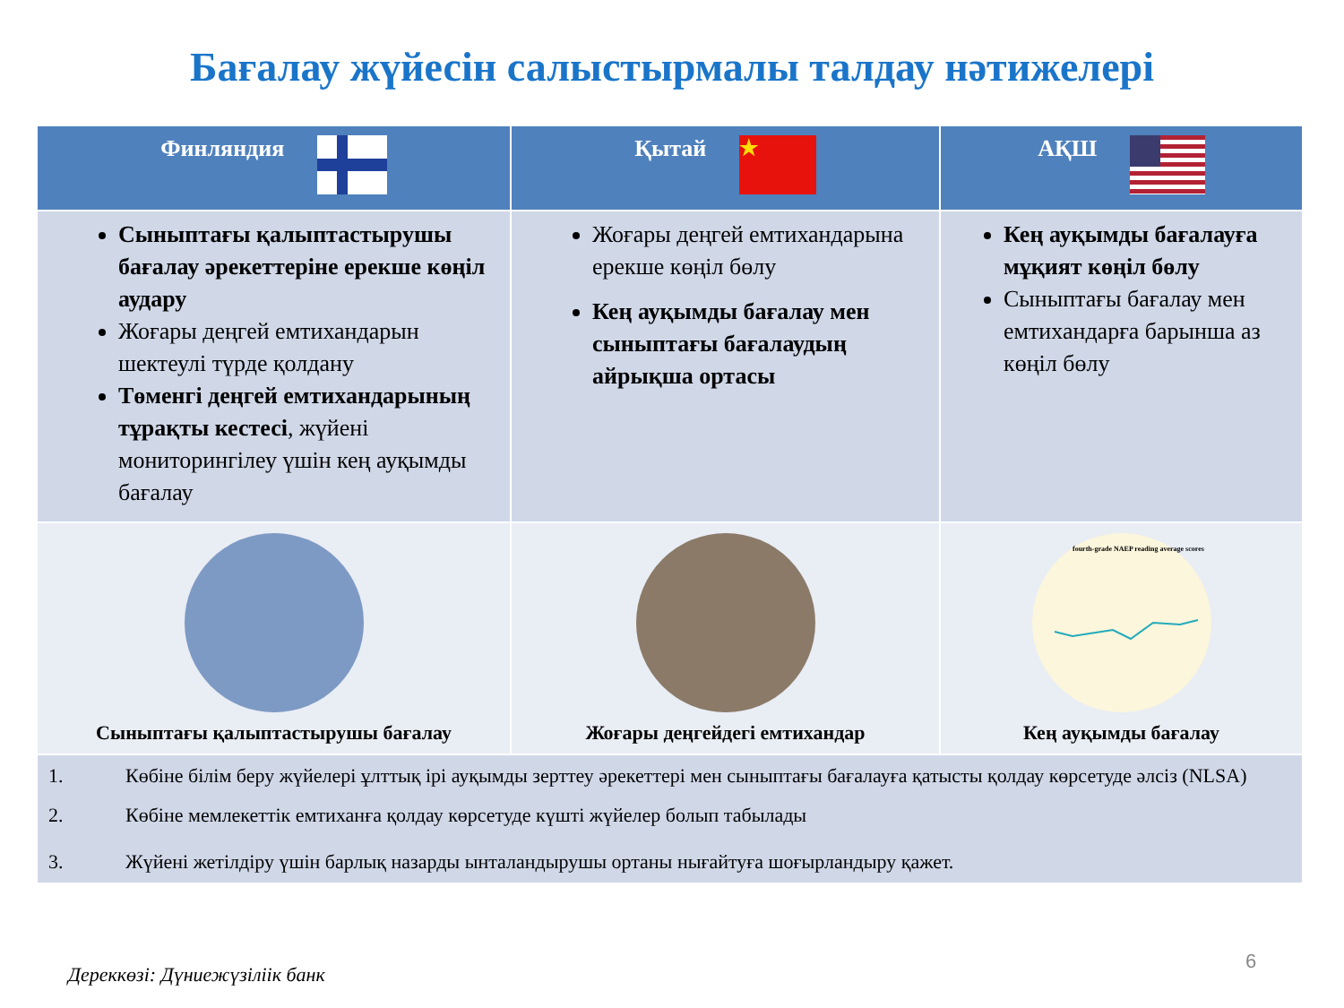Бағалау жүйесін салыстырмалы талдау нәтижелері
| Финляндия | Қытай ★ | АҚШ |
| --- | --- | --- |
| Сыныптағы қалыптастырушы бағалау әрекеттеріне ерекше көңіл аудару Жоғары деңгей емтихандарын шектеулі түрде қолдану Төменгі деңгей емтихандарының тұрақты кестесі , жүйені мониторингілеу үшін кең ауқымды бағалау | Жоғары деңгей емтихандарына ерекше көңіл бөлу Кең ауқымды бағалау мен сыныптағы бағалаудың айрықша ортасы | Кең ауқымды бағалауға мұқият көңіл бөлу Сыныптағы бағалау мен емтихандарға барынша аз көңіл бөлу |
| Сыныптағы қалыптастырушы бағалау | Жоғары деңгейдегі емтихандар | fourth-grade NAEP reading average scores Кең ауқымды бағалау |
| 1. Көбіне білім беру жүйелері ұлттық ірі ауқымды зерттеу әрекеттері мен сыныптағы бағалауға қатысты қолдау көрсетуде әлсіз (NLSA) 2. Көбіне мемлекеттік емтиханға қолдау көрсетуде күшті жүйелер болып табылады 3. Жүйені жетілдіру үшін барлық назарды ынталандырушы ортаны нығайтуға шоғырландыру қажет. | | |
Дереккөзі: Дүниежүзіліік банк
6